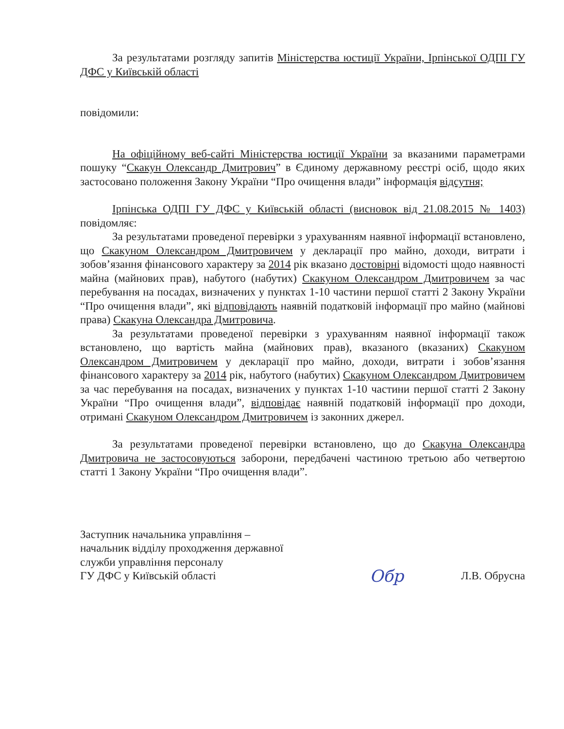За результатами розгляду запитів Міністерства юстиції України, Ірпінської ОДПІ ГУ ДФС у Київській області
повідомили:
На офіційному веб-сайті Міністерства юстиції України за вказаними параметрами пошуку “Скакун Олександр Дмитрович” в Єдиному державному реєстрі осіб, щодо яких застосовано положення Закону України “Про очищення влади” інформація відсутня;
Ірпінська ОДПІ ГУ ДФС у Київській області (висновок від 21.08.2015 № 1403) повідомляє:
За результатами проведеної перевірки з урахуванням наявної інформації встановлено, що Скакуном Олександром Дмитровичем у декларації про майно, доходи, витрати і зобов’язання фінансового характеру за 2014 рік вказано достовірні відомості щодо наявності майна (майнових прав), набутого (набутих) Скакуном Олександром Дмитровичем за час перебування на посадах, визначених у пунктах 1-10 частини першої статті 2 Закону України “Про очищення влади”, які відповідають наявній податковій інформації про майно (майнові права) Скакуна Олександра Дмитровича.
За результатами проведеної перевірки з урахуванням наявної інформації також встановлено, що вартість майна (майнових прав), вказаного (вказаних) Скакуном Олександром Дмитровичем у декларації про майно, доходи, витрати і зобов’язання фінансового характеру за 2014 рік, набутого (набутих) Скакуном Олександром Дмитровичем за час перебування на посадах, визначених у пунктах 1-10 частини першої статті 2 Закону України “Про очищення влади”, відповідає наявній податковій інформації про доходи, отримані Скакуном Олександром Дмитровичем із законних джерел.
За результатами проведеної перевірки встановлено, що до Скакуна Олександра Дмитровича не застосовуються заборони, передбачені частиною третьою або четвертою статті 1 Закону України “Про очищення влади”.
Заступник начальника управління –
начальник відділу проходження державної
служби управління персоналу
ГУ ДФС у Київській області
Обр
Л.В. Обрусна